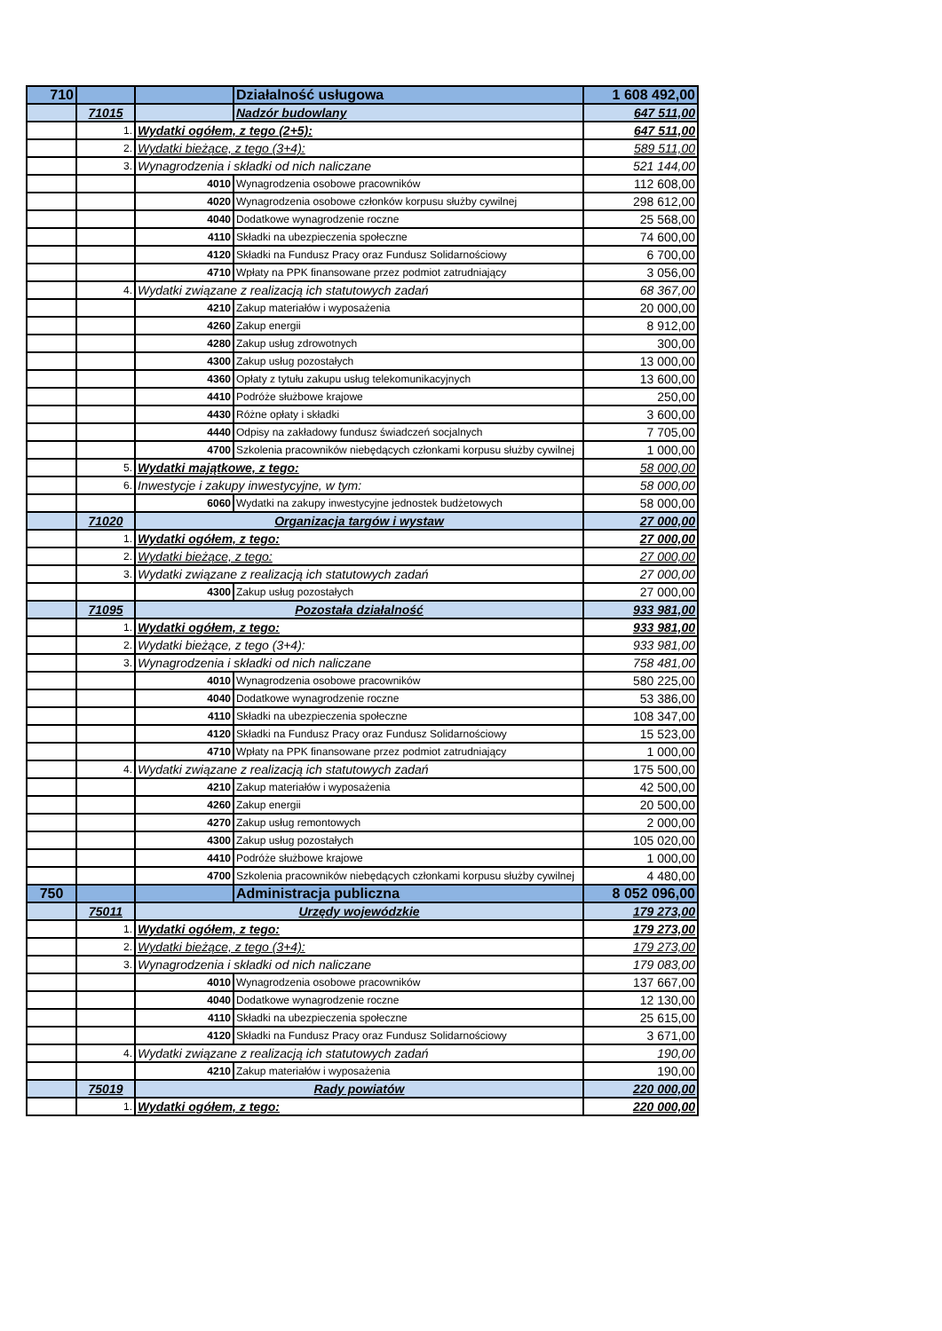| 710 | | | Działalność usługowa | 1 608 492,00 |
| | 71015 | | Nadzór budowlany | 647 511,00 |
| | 1. | Wydatki ogółem, z tego (2+5): | | 647 511,00 |
| | 2. | Wydatki bieżące, z tego (3+4): | | 589 511,00 |
| | 3. | Wynagrodzenia i składki od nich naliczane | | 521 144,00 |
| | | 4010 | Wynagrodzenia osobowe pracowników | 112 608,00 |
| | | 4020 | Wynagrodzenia osobowe członków korpusu służby cywilnej | 298 612,00 |
| | | 4040 | Dodatkowe wynagrodzenie roczne | 25 568,00 |
| | | 4110 | Składki na ubezpieczenia społeczne | 74 600,00 |
| | | 4120 | Składki na Fundusz Pracy oraz Fundusz Solidarnościowy | 6 700,00 |
| | | 4710 | Wpłaty na PPK finansowane przez podmiot zatrudniający | 3 056,00 |
| | 4. | Wydatki związane z realizacją ich statutowych zadań | | 68 367,00 |
| | | 4210 | Zakup materiałów i wyposażenia | 20 000,00 |
| | | 4260 | Zakup energii | 8 912,00 |
| | | 4280 | Zakup usług zdrowotnych | 300,00 |
| | | 4300 | Zakup usług pozostałych | 13 000,00 |
| | | 4360 | Opłaty z tytułu zakupu usług telekomunikacyjnych | 13 600,00 |
| | | 4410 | Podróże służbowe krajowe | 250,00 |
| | | 4430 | Różne opłaty i składki | 3 600,00 |
| | | 4440 | Odpisy na zakładowy fundusz świadczeń socjalnych | 7 705,00 |
| | | 4700 | Szkolenia pracowników niebędących członkami korpusu służby cywilnej | 1 000,00 |
| | 5. | Wydatki majątkowe, z tego: | | 58 000,00 |
| | 6. | Inwestycje i zakupy inwestycyjne, w tym: | | 58 000,00 |
| | | 6060 | Wydatki na zakupy inwestycyjne jednostek budżetowych | 58 000,00 |
| | 71020 | Organizacja targów i wystaw | | 27 000,00 |
| | 1. | Wydatki ogółem, z tego: | | 27 000,00 |
| | 2. | Wydatki bieżące, z tego: | | 27 000,00 |
| | 3. | Wydatki związane z realizacją ich statutowych zadań | | 27 000,00 |
| | | 4300 | Zakup usług pozostałych | 27 000,00 |
| | 71095 | Pozostała działalność | | 933 981,00 |
| | 1. | Wydatki ogółem, z tego: | | 933 981,00 |
| | 2. | Wydatki bieżące, z tego (3+4): | | 933 981,00 |
| | 3. | Wynagrodzenia i składki od nich naliczane | | 758 481,00 |
| | | 4010 | Wynagrodzenia osobowe pracowników | 580 225,00 |
| | | 4040 | Dodatkowe wynagrodzenie roczne | 53 386,00 |
| | | 4110 | Składki na ubezpieczenia społeczne | 108 347,00 |
| | | 4120 | Składki na Fundusz Pracy oraz Fundusz Solidarnościowy | 15 523,00 |
| | | 4710 | Wpłaty na PPK finansowane przez podmiot zatrudniający | 1 000,00 |
| | 4. | Wydatki związane z realizacją ich statutowych zadań | | 175 500,00 |
| | | 4210 | Zakup materiałów i wyposażenia | 42 500,00 |
| | | 4260 | Zakup energii | 20 500,00 |
| | | 4270 | Zakup usług remontowych | 2 000,00 |
| | | 4300 | Zakup usług pozostałych | 105 020,00 |
| | | 4410 | Podróże służbowe krajowe | 1 000,00 |
| | | 4700 | Szkolenia pracowników niebędących członkami korpusu służby cywilnej | 4 480,00 |
| 750 | | | Administracja publiczna | 8 052 096,00 |
| | 75011 | Urzędy wojewódzkie | | 179 273,00 |
| | 1. | Wydatki ogółem, z tego: | | 179 273,00 |
| | 2. | Wydatki bieżące, z tego (3+4): | | 179 273,00 |
| | 3. | Wynagrodzenia i składki od nich naliczane | | 179 083,00 |
| | | 4010 | Wynagrodzenia osobowe pracowników | 137 667,00 |
| | | 4040 | Dodatkowe wynagrodzenie roczne | 12 130,00 |
| | | 4110 | Składki na ubezpieczenia społeczne | 25 615,00 |
| | | 4120 | Składki na Fundusz Pracy oraz Fundusz Solidarnościowy | 3 671,00 |
| | 4. | Wydatki związane z realizacją ich statutowych zadań | | 190,00 |
| | | 4210 | Zakup materiałów i wyposażenia | 190,00 |
| | 75019 | Rady powiatów | | 220 000,00 |
| | 1. | Wydatki ogółem, z tego: | | 220 000,00 |